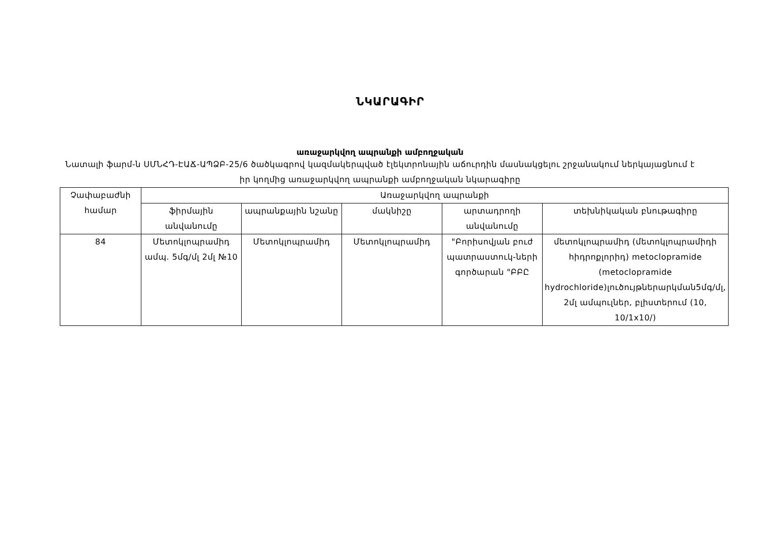ՆԿԱՐԱԳԻՐ
առաջարկվող ապրանքի ամբողջական
Նատալի ֆարմ-ն ՍՄՆՀԴ-ԷԱՃ-ԱՊՁԲ-25/6 ծածկագրով կազմակերպված էլեկտրոնային աճուրդին մասնակցելու շրջանակում ներկայացնում է իր կողմից առաջարկվող ապրանքի ամբողջական նկարագիրը
| Չափաբաժնի համար | Առաջարկվող ապրանքի | | | | |
| --- | --- | --- | --- | --- | --- |
| | ֆիրմային անվանումը | ապրանքային նշանը | մակնիշը | արտադրողի անվանումը | տեխնիկական բնութագիրը |
| 84 | Մետոկլոպրամիդ ամպ. 5մգ/մլ 2մլ №10 | Մետոկլոպրամիդ | Մետոկլոպրամիդ | "Բորիսովյան բուժ պատրաստուկ-ների գործարան "ԲԲԸ | մետոկլոպրամիդ (մետոկլոպրամիդի հիդրոքլորիդ) metoclopramide (metoclopramide hydrochloride)լուծույթներարկման5մգ/մլ, 2մլ ամպուլներ, բլիստերում (10, 10/1x10/) |